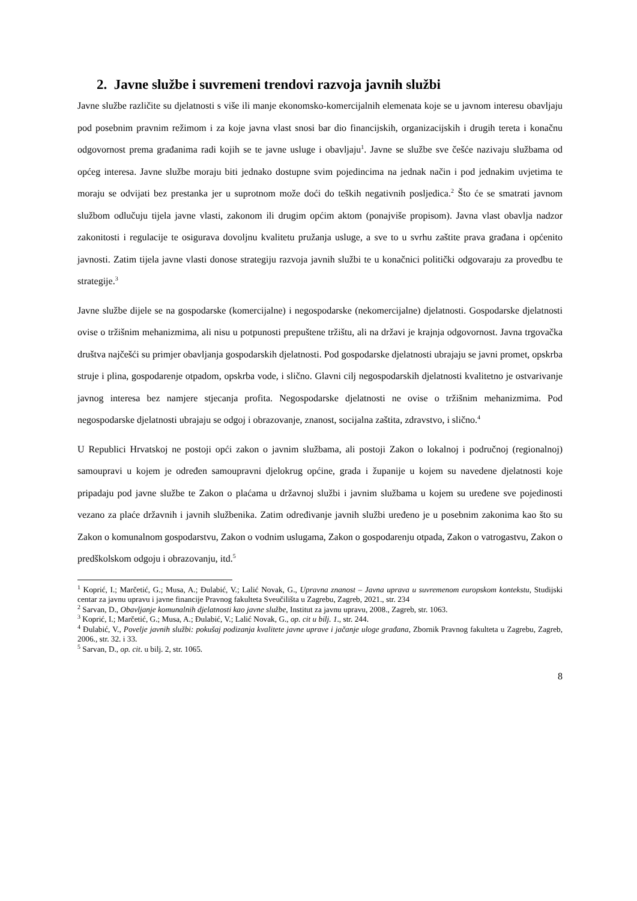2. Javne službe i suvremeni trendovi razvoja javnih službi
Javne službe različite su djelatnosti s više ili manje ekonomsko-komercijalnih elemenata koje se u javnom interesu obavljaju pod posebnim pravnim režimom i za koje javna vlast snosi bar dio financijskih, organizacijskih i drugih tereta i konačnu odgovornost prema građanima radi kojih se te javne usluge i obavljaju<sup>1</sup>. Javne se službe sve češće nazivaju službama od općeg interesa. Javne službe moraju biti jednako dostupne svim pojedincima na jednak način i pod jednakim uvjetima te moraju se odvijati bez prestanka jer u suprotnom može doći do teških negativnih posljedica.<sup>2</sup> Što će se smatrati javnom službom odlučuju tijela javne vlasti, zakonom ili drugim općim aktom (ponajviše propisom). Javna vlast obavlja nadzor zakonitosti i regulacije te osigurava dovoljnu kvalitetu pružanja usluge, a sve to u svrhu zaštite prava građana i općenito javnosti. Zatim tijela javne vlasti donose strategiju razvoja javnih službi te u konačnici politički odgovaraju za provedbu te strategije.<sup>3</sup>
Javne službe dijele se na gospodarske (komercijalne) i negospodarske (nekomercijalne) djelatnosti. Gospodarske djelatnosti ovise o tržišnim mehanizmima, ali nisu u potpunosti prepuštene tržištu, ali na državi je krajnja odgovornost. Javna trgovačka društva najčešći su primjer obavljanja gospodarskih djelatnosti. Pod gospodarske djelatnosti ubrajaju se javni promet, opskrba struje i plina, gospodarenje otpadom, opskrba vode, i slično. Glavni cilj negospodarskih djelatnosti kvalitetno je ostvarivanje javnog interesa bez namjere stjecanja profita. Negospodarske djelatnosti ne ovise o tržišnim mehanizmima. Pod negospodarske djelatnosti ubrajaju se odgoj i obrazovanje, znanost, socijalna zaštita, zdravstvo, i slično.<sup>4</sup>
U Republici Hrvatskoj ne postoji opći zakon o javnim službama, ali postoji Zakon o lokalnoj i područnoj (regionalnoj) samoupravi u kojem je određen samoupravni djelokrug općine, grada i županije u kojem su navedene djelatnosti koje pripadaju pod javne službe te Zakon o plaćama u državnoj službi i javnim službama u kojem su uređene sve pojedinosti vezano za plaće državnih i javnih službenika. Zatim određivanje javnih službi uređeno je u posebnim zakonima kao što su Zakon o komunalnom gospodarstvu, Zakon o vodnim uslugama, Zakon o gospodarenju otpada, Zakon o vatrogastvu, Zakon o predškolskom odgoju i obrazovanju, itd.<sup>5</sup>
<sup>1</sup> Koprić, I.; Marčetić, G.; Musa, A.; Đulabić, V.; Lalić Novak, G., Upravna znanost – Javna uprava u suvremenom europskom kontekstu, Studijski centar za javnu upravu i javne financije Pravnog fakulteta Sveučilišta u Zagrebu, Zagreb, 2021., str. 234
<sup>2</sup> Sarvan, D., Obavljanje komunalnih djelatnosti kao javne službe, Institut za javnu upravu, 2008., Zagreb, str. 1063.
<sup>3</sup> Koprić, I.; Marčetić, G.; Musa, A.; Đulabić, V.; Lalić Novak, G., op. cit u bilj. 1., str. 244.
<sup>4</sup> Đulabić, V., Povelje javnih službi: pokušaj podizanja kvalitete javne uprave i jačanje uloge građana, Zbornik Pravnog fakulteta u Zagrebu, Zagreb, 2006., str. 32. i 33.
<sup>5</sup> Sarvan, D., op. cit. u bilj. 2, str. 1065.
8